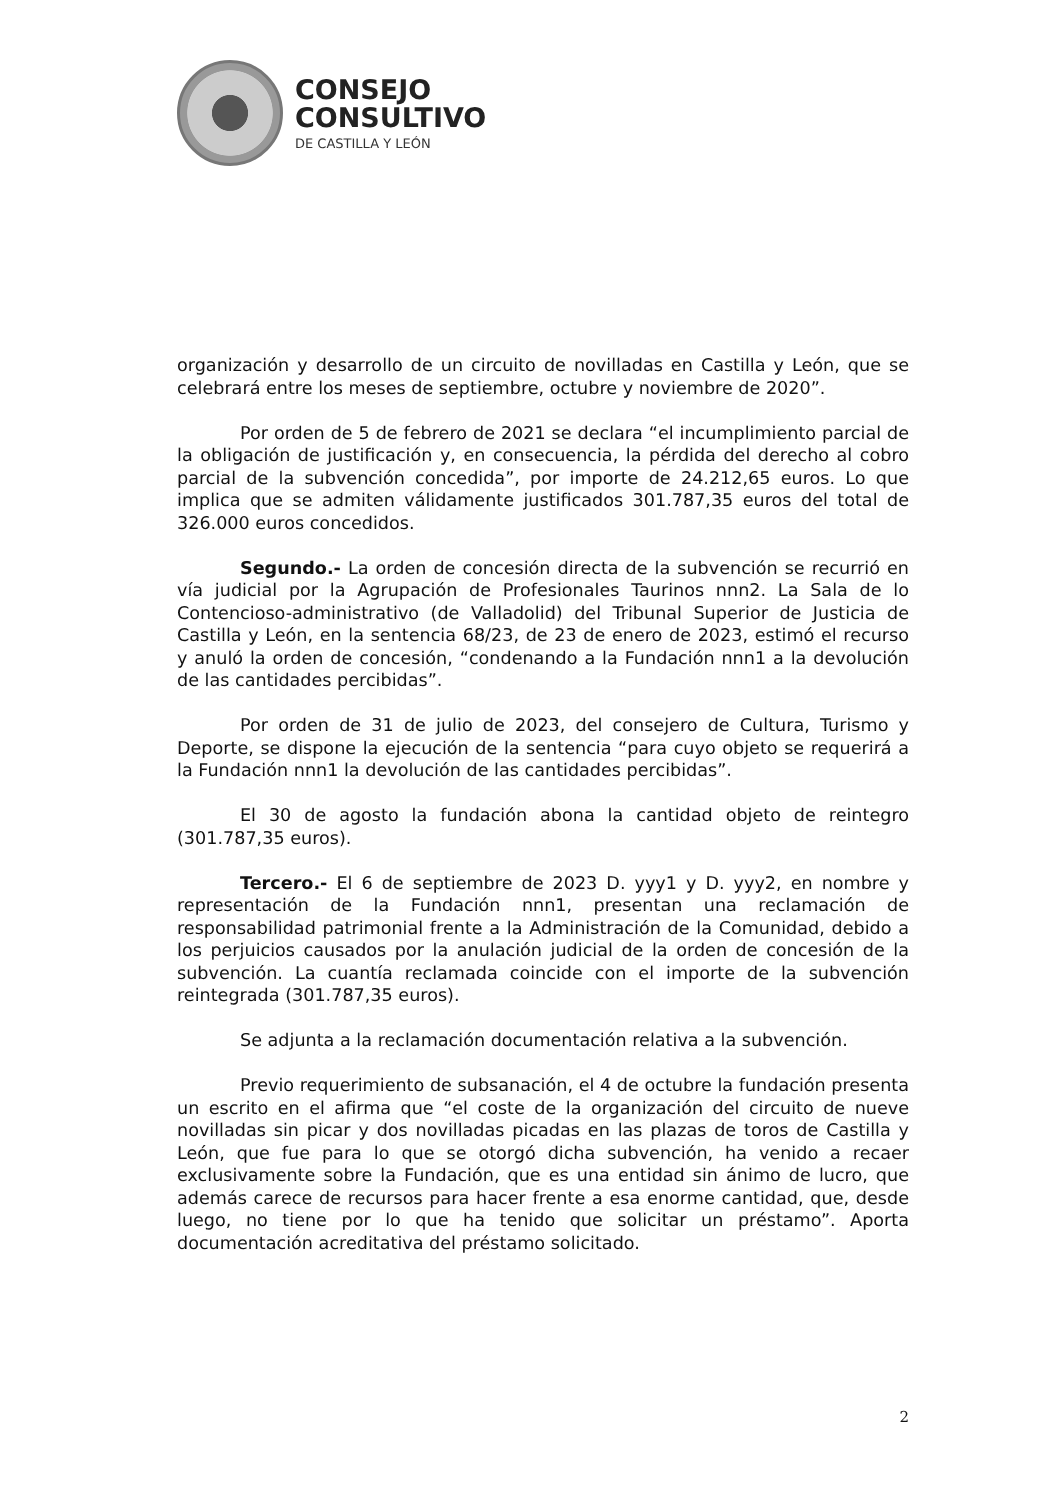CONSEJO
CONSULTIVO
DE CASTILLA Y LEÓN
organización y desarrollo de un circuito de novilladas en Castilla y León, que se celebrará entre los meses de septiembre, octubre y noviembre de 2020”.
Por orden de 5 de febrero de 2021 se declara “el incumplimiento parcial de la obligación de justificación y, en consecuencia, la pérdida del derecho al cobro parcial de la subvención concedida”, por importe de 24.212,65 euros. Lo que implica que se admiten válidamente justificados 301.787,35 euros del total de 326.000 euros concedidos.
Segundo.- La orden de concesión directa de la subvención se recurrió en vía judicial por la Agrupación de Profesionales Taurinos nnn2. La Sala de lo Contencioso-administrativo (de Valladolid) del Tribunal Superior de Justicia de Castilla y León, en la sentencia 68/23, de 23 de enero de 2023, estimó el recurso y anuló la orden de concesión, “condenando a la Fundación nnn1 a la devolución de las cantidades percibidas”.
Por orden de 31 de julio de 2023, del consejero de Cultura, Turismo y Deporte, se dispone la ejecución de la sentencia “para cuyo objeto se requerirá a la Fundación nnn1 la devolución de las cantidades percibidas”.
El 30 de agosto la fundación abona la cantidad objeto de reintegro (301.787,35 euros).
Tercero.- El 6 de septiembre de 2023 D. yyy1 y D. yyy2, en nombre y representación de la Fundación nnn1, presentan una reclamación de responsabilidad patrimonial frente a la Administración de la Comunidad, debido a los perjuicios causados por la anulación judicial de la orden de concesión de la subvención. La cuantía reclamada coincide con el importe de la subvención reintegrada (301.787,35 euros).
Se adjunta a la reclamación documentación relativa a la subvención.
Previo requerimiento de subsanación, el 4 de octubre la fundación presenta un escrito en el afirma que “el coste de la organización del circuito de nueve novilladas sin picar y dos novilladas picadas en las plazas de toros de Castilla y León, que fue para lo que se otorgó dicha subvención, ha venido a recaer exclusivamente sobre la Fundación, que es una entidad sin ánimo de lucro, que además carece de recursos para hacer frente a esa enorme cantidad, que, desde luego, no tiene por lo que ha tenido que solicitar un préstamo”. Aporta documentación acreditativa del préstamo solicitado.
2